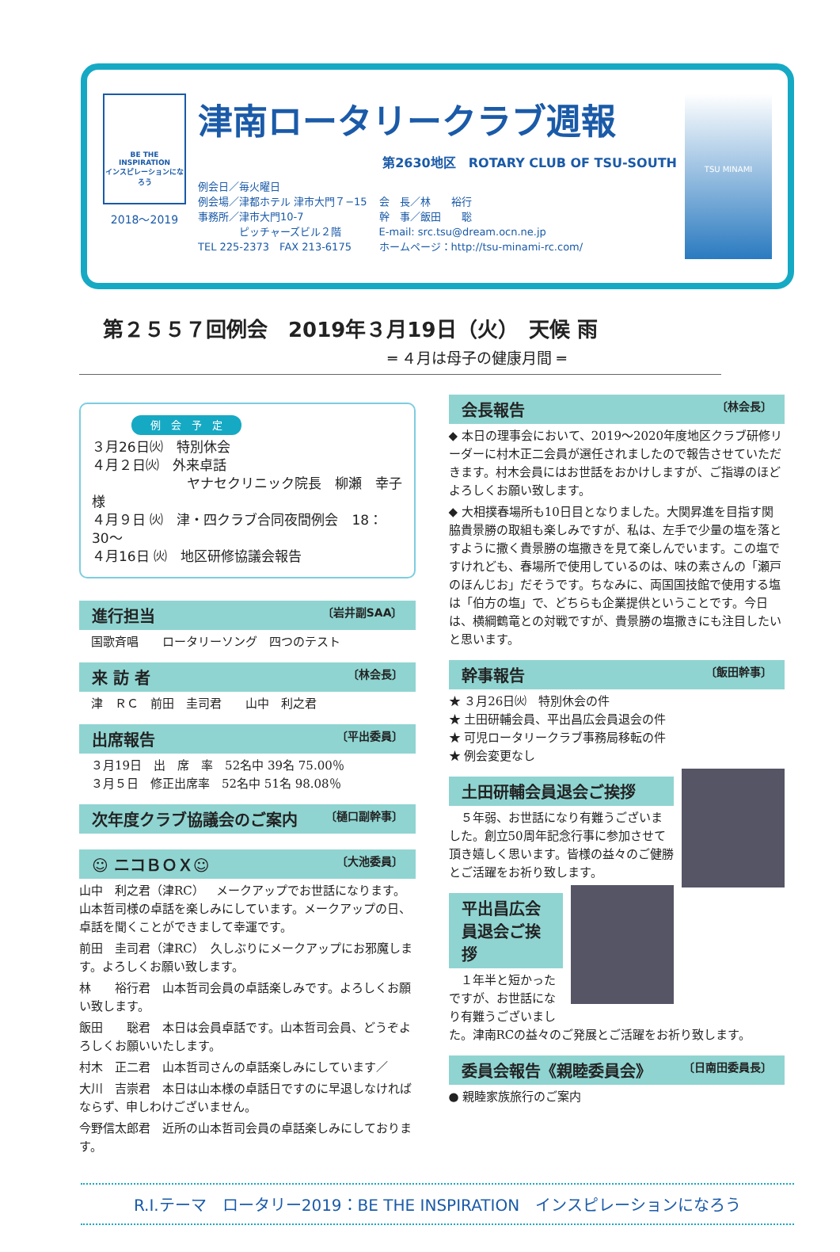BE THE INSPIRATION
インスピレーションになろう
2018〜2019
津南ロータリークラブ週報
第2630地区　ROTARY CLUB OF TSU-SOUTH
例会日／毎火曜日
例会場／津都ホテル 津市大門７−15
事務所／津市大門10-7
　　　　ピッチャーズビル２階
TEL 225-2373　FAX 213-6175
会　長／林　　裕行
幹　事／飯田　　聡
E-mail: src.tsu@dream.ocn.ne.jp
ホームページ：http://tsu-minami-rc.com/
TSU MINAMI
第２５５７回例会　2019年３月19日（火）　天候 雨
═ ４月は母子の健康月間 ═
例　会　予　定
３月26日㈫　特別休会
４月２日㈫　外来卓話
ヤナセクリニック院長　柳瀬　幸子様
４月９日 ㈫　津・四クラブ合同夜間例会　18：30〜
４月16日 ㈫　地区研修協議会報告
進行担当 〔岩井副SAA〕
　国歌斉唱　　ロータリーソング　四つのテスト
来 訪 者 〔林会長〕
　津　ＲＣ　前田　圭司君　　山中　利之君
出席報告 〔平出委員〕
　３月19日　出　席　率　52名中 39名 75.00％
　３月５日　修正出席率　52名中 51名 98.08％
次年度クラブ協議会のご案内 〔樋口副幹事〕
☺ ニコＢＯＸ☺ 〔大池委員〕
山中　利之君（津RC）　メークアップでお世話になります。山本哲司様の卓話を楽しみにしています。メークアップの日、卓話を聞くことができまして幸運です。
前田　圭司君（津RC）　久しぶりにメークアップにお邪魔します。よろしくお願い致します。
林　　裕行君　山本哲司会員の卓話楽しみです。よろしくお願い致します。
飯田　　聡君　本日は会員卓話です。山本哲司会員、どうぞよろしくお願いいたします。
村木　正二君　山本哲司さんの卓話楽しみにしています／
大川　吉崇君　本日は山本様の卓話日ですのに早退しなければならず、申しわけございません。
今野信太郎君　近所の山本哲司会員の卓話楽しみにしております。
会長報告 〔林会長〕
◆ 本日の理事会において、2019〜2020年度地区クラブ研修リーダーに村木正二会員が選任されましたので報告させていただきます。村木会員にはお世話をおかけしますが、ご指導のほどよろしくお願い致します。
◆ 大相撲春場所も10日目となりました。大関昇進を目指す関脇貴景勝の取組も楽しみですが、私は、左手で少量の塩を落とすように撒く貴景勝の塩撒きを見て楽しんでいます。この塩ですけれども、春場所で使用しているのは、味の素さんの「瀬戸のほんじお」だそうです。ちなみに、両国国技館で使用する塩は「伯方の塩」で、どちらも企業提供ということです。今日は、横綱鶴竜との対戦ですが、貴景勝の塩撒きにも注目したいと思います。
幹事報告 〔飯田幹事〕
★ ３月26日㈫　特別休会の件
★ 土田研輔会員、平出昌広会員退会の件
★ 可児ロータリークラブ事務局移転の件
★ 例会変更なし
土田研輔会員退会ご挨拶
　５年弱、お世話になり有難うございました。創立50周年記念行事に参加させて頂き嬉しく思います。皆様の益々のご健勝とご活躍をお祈り致します。
平出昌広会員退会ご挨拶
　１年半と短かったですが、お世話になり有難うございました。津南RCの益々のご発展とご活躍をお祈り致します。
委員会報告《親睦委員会》 〔日南田委員長〕
● 親睦家族旅行のご案内
R.I.テーマ　ロータリー2019：BE THE INSPIRATION　インスピレーションになろう